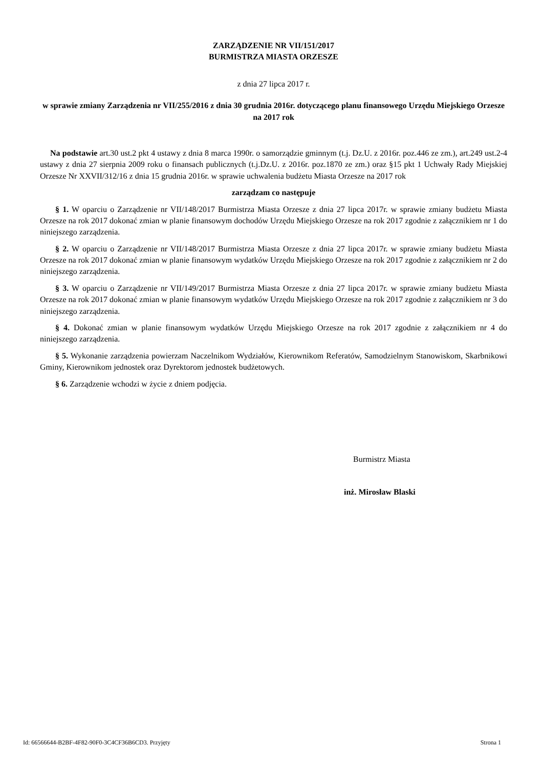ZARZĄDZENIE NR VII/151/2017
BURMISTRZA MIASTA ORZESZE
z dnia 27 lipca 2017 r.
w sprawie zmiany Zarządzenia nr VII/255/2016 z dnia 30 grudnia 2016r. dotyczącego planu finansowego Urzędu Miejskiego Orzesze na 2017 rok
Na podstawie art.30 ust.2 pkt 4 ustawy z dnia 8 marca 1990r. o samorządzie gminnym (t.j. Dz.U. z 2016r. poz.446 ze zm.), art.249 ust.2-4 ustawy z dnia 27 sierpnia 2009 roku o finansach publicznych (t.j.Dz.U. z 2016r. poz.1870 ze zm.) oraz §15 pkt 1 Uchwały Rady Miejskiej Orzesze Nr XXVII/312/16 z dnia 15 grudnia 2016r. w sprawie uchwalenia budżetu Miasta Orzesze na 2017 rok
zarządzam co następuje
§ 1. W oparciu o Zarządzenie nr VII/148/2017 Burmistrza Miasta Orzesze z dnia 27 lipca 2017r. w sprawie zmiany budżetu Miasta Orzesze na rok 2017 dokonać zmian w planie finansowym dochodów Urzędu Miejskiego Orzesze na rok 2017 zgodnie z załącznikiem nr 1 do niniejszego zarządzenia.
§ 2. W oparciu o Zarządzenie nr VII/148/2017 Burmistrza Miasta Orzesze z dnia 27 lipca 2017r. w sprawie zmiany budżetu Miasta Orzesze na rok 2017 dokonać zmian w planie finansowym wydatków Urzędu Miejskiego Orzesze na rok 2017 zgodnie z załącznikiem nr 2 do niniejszego zarządzenia.
§ 3. W oparciu o Zarządzenie nr VII/149/2017 Burmistrza Miasta Orzesze z dnia 27 lipca 2017r. w sprawie zmiany budżetu Miasta Orzesze na rok 2017 dokonać zmian w planie finansowym wydatków Urzędu Miejskiego Orzesze na rok 2017 zgodnie z załącznikiem nr 3 do niniejszego zarządzenia.
§ 4. Dokonać zmian w planie finansowym wydatków Urzędu Miejskiego Orzesze na rok 2017 zgodnie z załącznikiem nr 4 do niniejszego zarządzenia.
§ 5. Wykonanie zarządzenia powierzam Naczelnikom Wydziałów, Kierownikom Referatów, Samodzielnym Stanowiskom, Skarbnikowi Gminy, Kierownikom jednostek oraz Dyrektorom jednostek budżetowych.
§ 6. Zarządzenie wchodzi w życie z dniem podjęcia.
Burmistrz Miasta
inż. Mirosław Blaski
Id: 66566644-B2BF-4F82-90F0-3C4CF36B6CD3. Przyjęty Strona 1